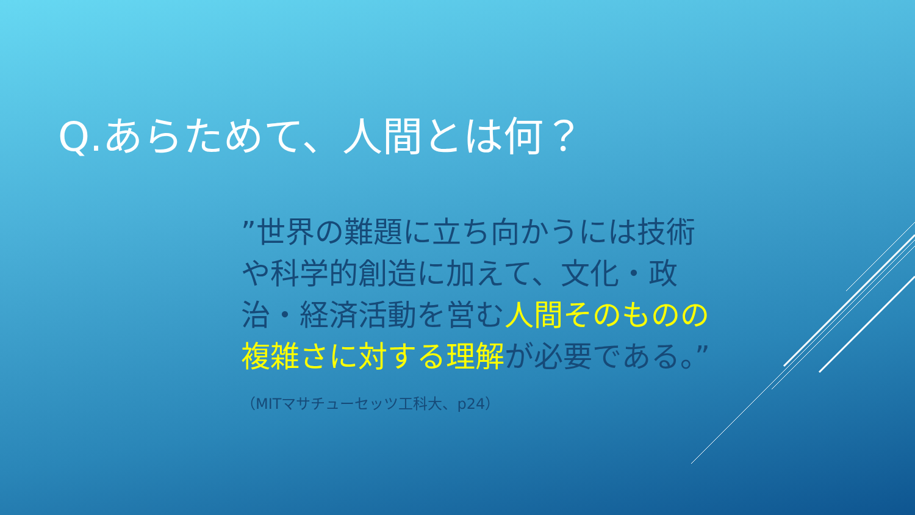Q.あらためて、人間とは何？
”世界の難題に立ち向かうには技術や科学的創造に加えて、文化・政治・経済活動を営む人間そのものの複雑さに対する理解が必要である。”
（MITマサチューセッツ工科大、p24）